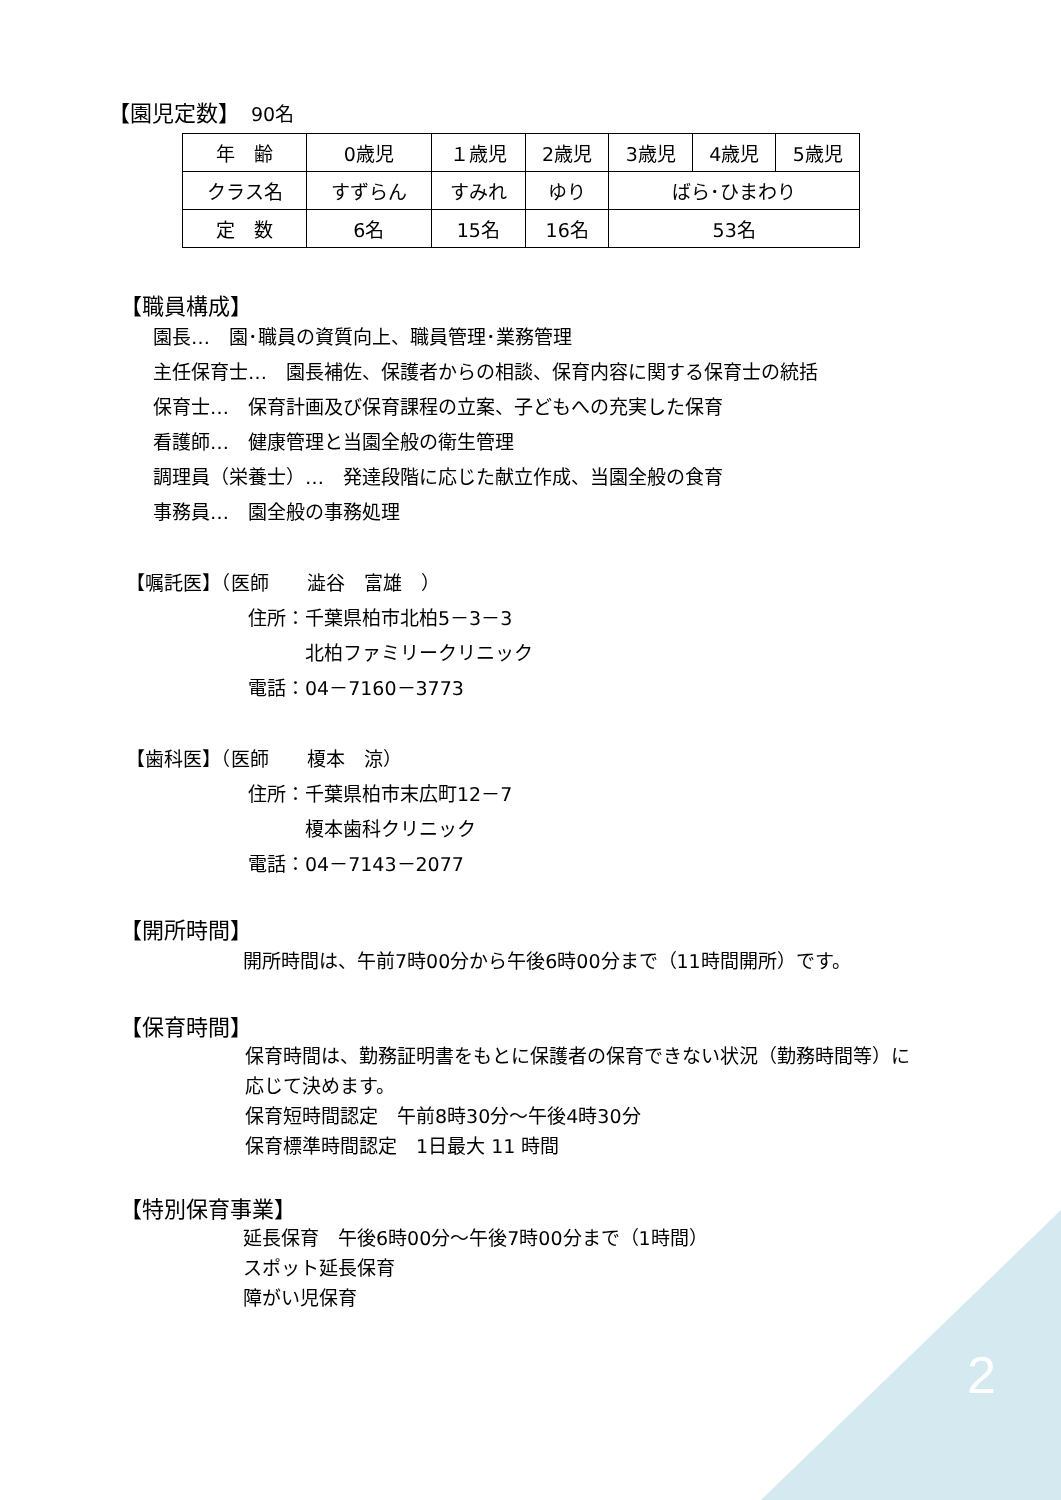2
【園児定数】　90名
| 年 齢 | 0歳児 | １歳児 | 2歳児 | 3歳児 | 4歳児 | 5歳児 |
| クラス名 | すずらん | すみれ | ゆり | ばら･ひまわり | | |
| 定 数 | 6名 | 15名 | 16名 | 53名 | | |
【職員構成】
園長…　園･職員の資質向上、職員管理･業務管理
主任保育士…　園長補佐、保護者からの相談、保育内容に関する保育士の統括
保育士…　保育計画及び保育課程の立案、子どもへの充実した保育
看護師…　健康管理と当園全般の衛生管理
調理員（栄養士）…　発達段階に応じた献立作成、当園全般の食育
事務員…　園全般の事務処理
【嘱託医】（医師　　澁谷　富雄　）
住所：千葉県柏市北柏5－3－3
　　　北柏ファミリークリニック
電話：04－7160－3773
【歯科医】（医師　　榎本　涼）
住所：千葉県柏市末広町12－7
　　　榎本歯科クリニック
電話：04－7143－2077
【開所時間】
開所時間は、午前7時00分から午後6時00分まで（11時間開所）です。
【保育時間】
保育時間は、勤務証明書をもとに保護者の保育できない状況（勤務時間等）に
応じて決めます。
保育短時間認定　午前8時30分～午後4時30分
保育標準時間認定　1日最大 11 時間
【特別保育事業】
延長保育　午後6時00分～午後7時00分まで（1時間）
スポット延長保育
障がい児保育